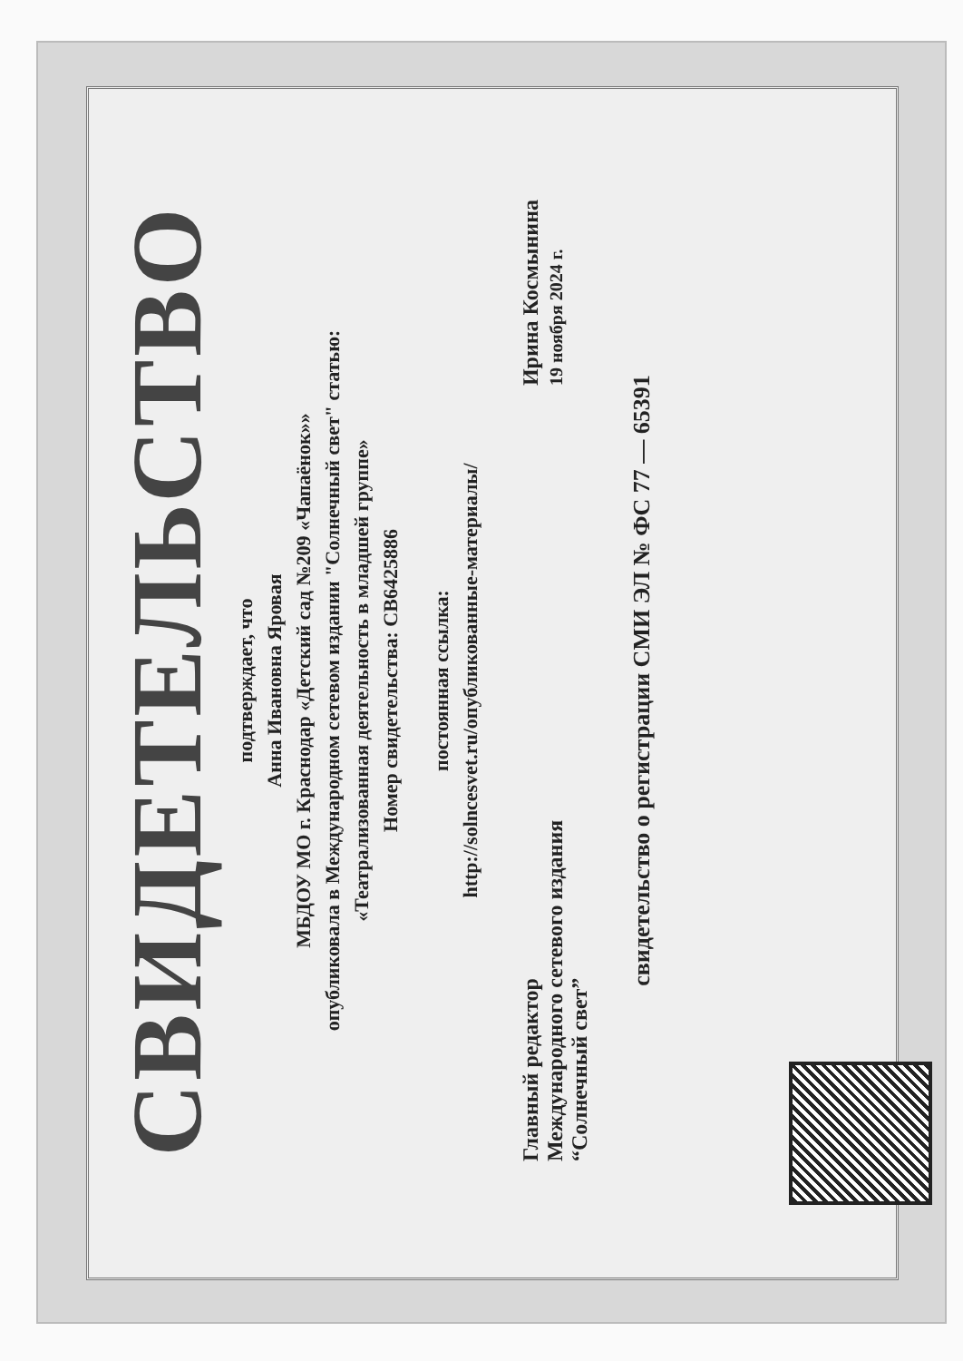СВИДЕТЕЛЬСТВО
подтверждает, что
Анна Ивановна Яровая
МБДОУ МО г. Краснодар «Детский сад №209 «Чапаёнок»»
опубликовала в Международном сетевом издании "Солнечный свет" статью:
«Театрализованная деятельность в младшей группе»
Номер свидетельства: СВ6425886
постоянная ссылка:
http://solncesvet.ru/опубликованные-материалы/
Главный редактор
Международного сетевого издания
“Солнечный свет”
Ирина Космынина
19 ноября 2024 г.
свидетельство о регистрации СМИ ЭЛ № ФС 77 — 65391